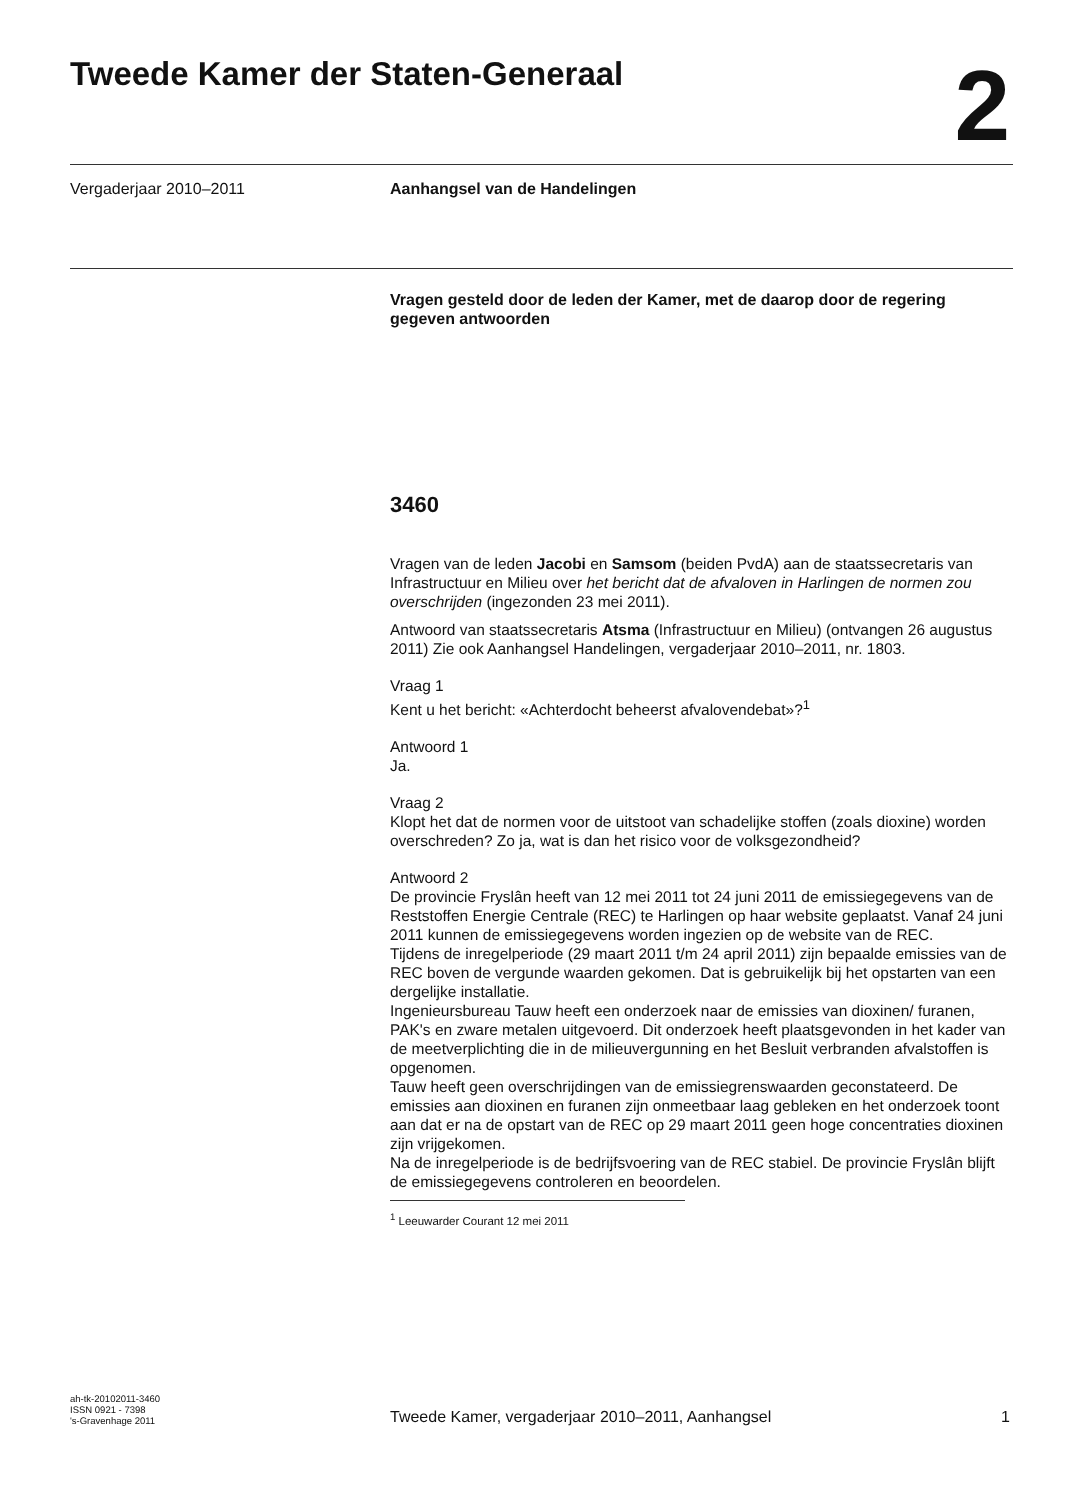Tweede Kamer der Staten-Generaal
2
Vergaderjaar 2010–2011 Aanhangsel van de Handelingen
Vragen gesteld door de leden der Kamer, met de daarop door de regering gegeven antwoorden
3460
Vragen van de leden Jacobi en Samsom (beiden PvdA) aan de staatssecretaris van Infrastructuur en Milieu over het bericht dat de afvaloven in Harlingen de normen zou overschrijden (ingezonden 23 mei 2011).
Antwoord van staatssecretaris Atsma (Infrastructuur en Milieu) (ontvangen 26 augustus 2011) Zie ook Aanhangsel Handelingen, vergaderjaar 2010–2011, nr. 1803.
Vraag 1
Kent u het bericht: «Achterdocht beheerst afvalovendebat»?<sup>1</sup>
Antwoord 1
Ja.
Vraag 2
Klopt het dat de normen voor de uitstoot van schadelijke stoffen (zoals dioxine) worden overschreden? Zo ja, wat is dan het risico voor de volksgezondheid?
Antwoord 2
De provincie Fryslân heeft van 12 mei 2011 tot 24 juni 2011 de emissiegegevens van de Reststoffen Energie Centrale (REC) te Harlingen op haar website geplaatst. Vanaf 24 juni 2011 kunnen de emissiegegevens worden ingezien op de website van de REC.
Tijdens de inregelperiode (29 maart 2011 t/m 24 april 2011) zijn bepaalde emissies van de REC boven de vergunde waarden gekomen. Dat is gebruikelijk bij het opstarten van een dergelijke installatie.
Ingenieursbureau Tauw heeft een onderzoek naar de emissies van dioxinen/ furanen, PAK's en zware metalen uitgevoerd. Dit onderzoek heeft plaatsgevonden in het kader van de meetverplichting die in de milieuvergunning en het Besluit verbranden afvalstoffen is opgenomen.
Tauw heeft geen overschrijdingen van de emissiegrenswaarden geconstateerd. De emissies aan dioxinen en furanen zijn onmeetbaar laag gebleken en het onderzoek toont aan dat er na de opstart van de REC op 29 maart 2011 geen hoge concentraties dioxinen zijn vrijgekomen.
Na de inregelperiode is de bedrijfsvoering van de REC stabiel. De provincie Fryslân blijft de emissiegegevens controleren en beoordelen.
<sup>1</sup> Leeuwarder Courant 12 mei 2011
ah-tk-20102011-3460
ISSN 0921 - 7398
's-Gravenhage 2011
Tweede Kamer, vergaderjaar 2010–2011, Aanhangsel
1